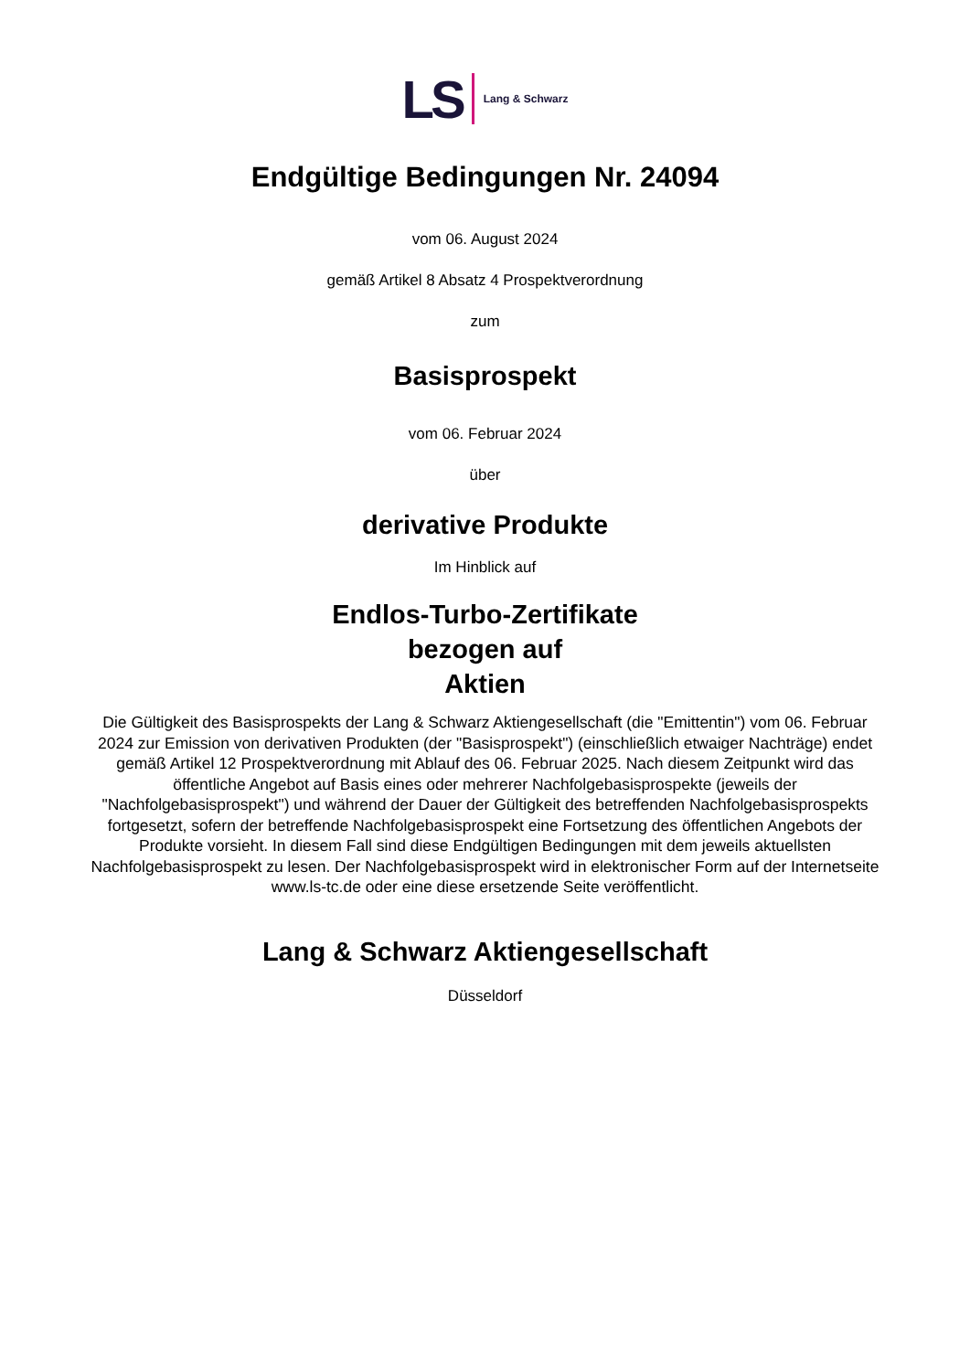LS Lang & Schwarz
Endgültige Bedingungen Nr. 24094
vom 06. August 2024
gemäß Artikel 8 Absatz 4 Prospektverordnung
zum
Basisprospekt
vom 06. Februar 2024
über
derivative Produkte
Im Hinblick auf
Endlos-Turbo-Zertifikate
bezogen auf
Aktien
Die Gültigkeit des Basisprospekts der Lang & Schwarz Aktiengesellschaft (die "Emittentin") vom 06. Februar 2024 zur Emission von derivativen Produkten (der "Basisprospekt") (einschließlich etwaiger Nachträge) endet gemäß Artikel 12 Prospektverordnung mit Ablauf des 06. Februar 2025. Nach diesem Zeitpunkt wird das öffentliche Angebot auf Basis eines oder mehrerer Nachfolgebasisprospekte (jeweils der "Nachfolgebasisprospekt") und während der Dauer der Gültigkeit des betreffenden Nachfolgebasisprospekts fortgesetzt, sofern der betreffende Nachfolgebasisprospekt eine Fortsetzung des öffentlichen Angebots der Produkte vorsieht. In diesem Fall sind diese Endgültigen Bedingungen mit dem jeweils aktuellsten Nachfolgebasisprospekt zu lesen. Der Nachfolgebasisprospekt wird in elektronischer Form auf der Internetseite www.ls-tc.de oder eine diese ersetzende Seite veröffentlicht.
Lang & Schwarz Aktiengesellschaft
Düsseldorf